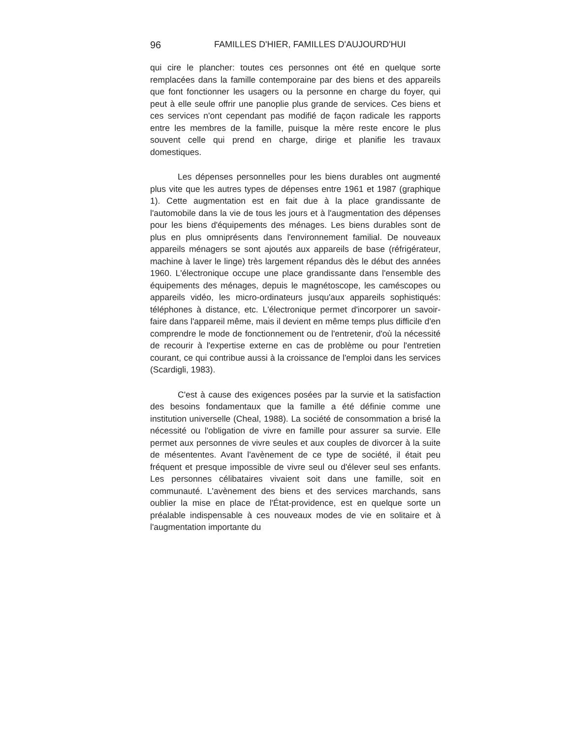96 FAMILLES D'HIER, FAMILLES D'AUJOURD'HUI
qui cire le plancher: toutes ces personnes ont été en quelque sorte remplacées dans la famille contemporaine par des biens et des appareils que font fonctionner les usagers ou la personne en charge du foyer, qui peut à elle seule offrir une panoplie plus grande de services. Ces biens et ces services n'ont cependant pas modifié de façon radicale les rapports entre les membres de la famille, puisque la mère reste encore le plus souvent celle qui prend en charge, dirige et planifie les travaux domestiques.
Les dépenses personnelles pour les biens durables ont augmenté plus vite que les autres types de dépenses entre 1961 et 1987 (graphique 1). Cette augmentation est en fait due à la place grandissante de l'automobile dans la vie de tous les jours et à l'augmentation des dépenses pour les biens d'équipements des ménages. Les biens durables sont de plus en plus omniprésents dans l'environnement familial. De nouveaux appareils ménagers se sont ajoutés aux appareils de base (réfrigérateur, machine à laver le linge) très largement répandus dès le début des années 1960. L'électronique occupe une place grandissante dans l'ensemble des équipements des ménages, depuis le magnétoscope, les caméscopes ou appareils vidéo, les micro-ordinateurs jusqu'aux appareils sophistiqués: téléphones à distance, etc. L'électronique permet d'incorporer un savoir-faire dans l'appareil même, mais il devient en même temps plus difficile d'en comprendre le mode de fonctionnement ou de l'entretenir, d'où la nécessité de recourir à l'expertise externe en cas de problème ou pour l'entretien courant, ce qui contribue aussi à la croissance de l'emploi dans les services (Scardigli, 1983).
C'est à cause des exigences posées par la survie et la satisfaction des besoins fondamentaux que la famille a été définie comme une institution universelle (Cheal, 1988). La société de consommation a brisé la nécessité ou l'obligation de vivre en famille pour assurer sa survie. Elle permet aux personnes de vivre seules et aux couples de divorcer à la suite de mésententes. Avant l'avènement de ce type de société, il était peu fréquent et presque impossible de vivre seul ou d'élever seul ses enfants. Les personnes célibataires vivaient soit dans une famille, soit en communauté. L'avènement des biens et des services marchands, sans oublier la mise en place de l'État-providence, est en quelque sorte un préalable indispensable à ces nouveaux modes de vie en solitaire et à l'augmentation importante du